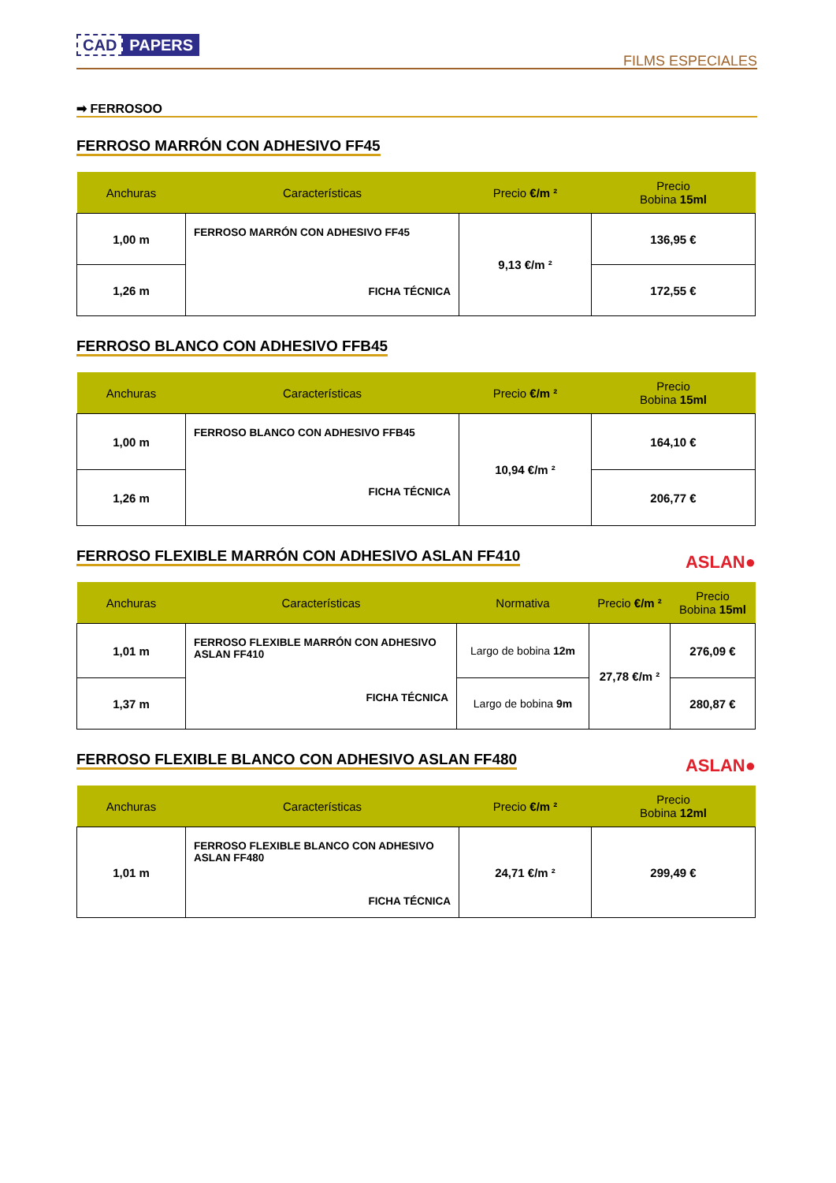CAD PAPERS
FILMS ESPECIALES
➡ FERROSOO
FERROSO MARRÓN CON ADHESIVO FF45
| Anchuras | Características | Precio €/m ² | Precio Bobina 15ml |
| --- | --- | --- | --- |
| 1,00 m | FERROSO MARRÓN CON ADHESIVO FF45 FICHA TÉCNICA | 9,13 €/m ² | 136,95 € |
| 1,26 m | | | 172,55 € |
FERROSO BLANCO CON ADHESIVO FFB45
| Anchuras | Características | Precio €/m ² | Precio Bobina 15ml |
| --- | --- | --- | --- |
| 1,00 m | FERROSO BLANCO CON ADHESIVO FFB45 FICHA TÉCNICA | 10,94 €/m ² | 164,10 € |
| 1,26 m | | | 206,77 € |
FERROSO FLEXIBLE MARRÓN CON ADHESIVO ASLAN FF410
ASLAN●
| Anchuras | Características | Normativa | Precio €/m ² | Precio Bobina 15ml |
| --- | --- | --- | --- | --- |
| 1,01 m | FERROSO FLEXIBLE MARRÓN CON ADHESIVO ASLAN FF410 FICHA TÉCNICA | Largo de bobina 12m | 27,78 €/m ² | 276,09 € |
| 1,37 m | | Largo de bobina 9m | | 280,87 € |
FERROSO FLEXIBLE BLANCO CON ADHESIVO ASLAN FF480
ASLAN●
| Anchuras | Características | Precio €/m ² | Precio Bobina 12ml |
| --- | --- | --- | --- |
| 1,01 m | FERROSO FLEXIBLE BLANCO CON ADHESIVO ASLAN FF480 FICHA TÉCNICA | 24,71 €/m ² | 299,49 € |